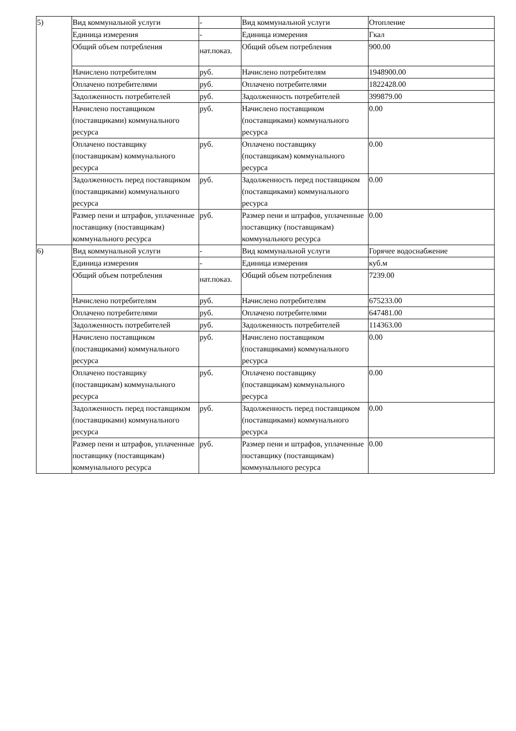| 5) | Вид коммунальной услуги | - | Вид коммунальной услуги | Отопление |
| | Единица измерения | - | Единица измерения | Гкал |
| | Общий объем потребления | нат.показ. | Общий объем потребления | 900.00 |
| | Начислено потребителям | руб. | Начислено потребителям | 1948900.00 |
| | Оплачено потребителями | руб. | Оплачено потребителями | 1822428.00 |
| | Задолженность потребителей | руб. | Задолженность потребителей | 399879.00 |
| | Начислено поставщиком (поставщиками) коммунального ресурса | руб. | Начислено поставщиком (поставщиками) коммунального ресурса | 0.00 |
| | Оплачено поставщику (поставщикам) коммунального ресурса | руб. | Оплачено поставщику (поставщикам) коммунального ресурса | 0.00 |
| | Задолженность перед поставщиком (поставщиками) коммунального ресурса | руб. | Задолженность перед поставщиком (поставщиками) коммунального ресурса | 0.00 |
| | Размер пени и штрафов, уплаченные поставщику (поставщикам) коммунального ресурса | руб. | Размер пени и штрафов, уплаченные поставщику (поставщикам) коммунального ресурса | 0.00 |
| 6) | Вид коммунальной услуги | - | Вид коммунальной услуги | Горячее водоснабжение |
| | Единица измерения | - | Единица измерения | куб.м |
| | Общий объем потребления | нат.показ. | Общий объем потребления | 7239.00 |
| | Начислено потребителям | руб. | Начислено потребителям | 675233.00 |
| | Оплачено потребителями | руб. | Оплачено потребителями | 647481.00 |
| | Задолженность потребителей | руб. | Задолженность потребителей | 114363.00 |
| | Начислено поставщиком (поставщиками) коммунального ресурса | руб. | Начислено поставщиком (поставщиками) коммунального ресурса | 0.00 |
| | Оплачено поставщику (поставщикам) коммунального ресурса | руб. | Оплачено поставщику (поставщикам) коммунального ресурса | 0.00 |
| | Задолженность перед поставщиком (поставщиками) коммунального ресурса | руб. | Задолженность перед поставщиком (поставщиками) коммунального ресурса | 0.00 |
| | Размер пени и штрафов, уплаченные поставщику (поставщикам) коммунального ресурса | руб. | Размер пени и штрафов, уплаченные поставщику (поставщикам) коммунального ресурса | 0.00 |